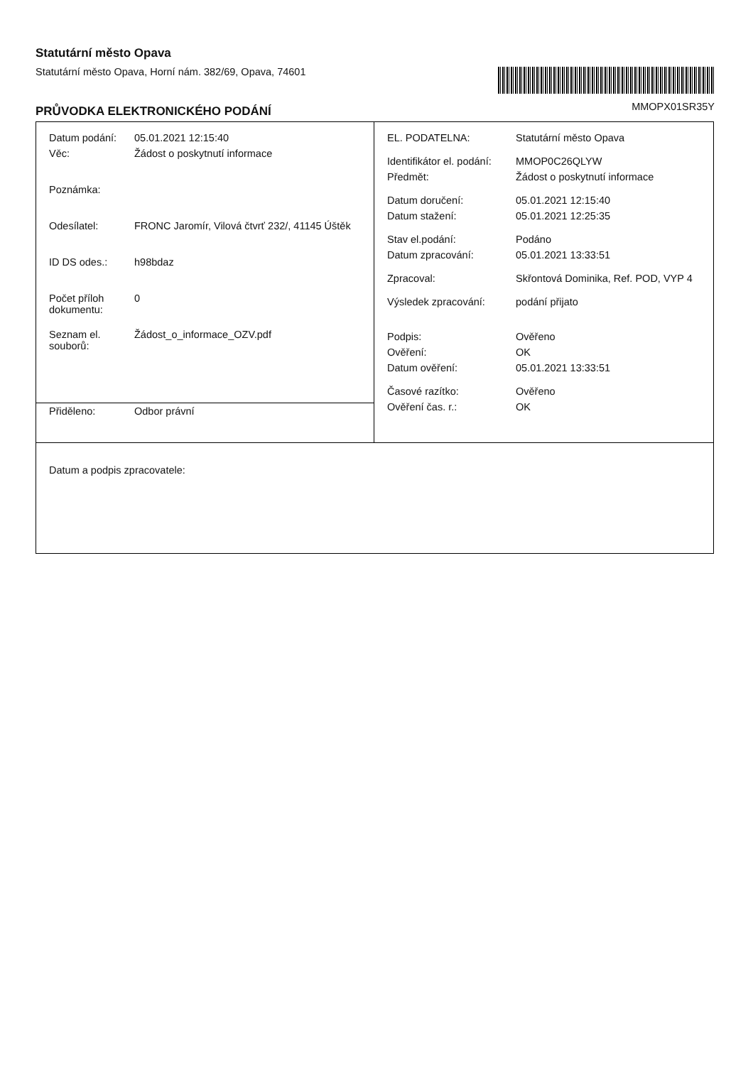Statutární město Opava
Statutární město Opava, Horní nám. 382/69, Opava, 74601
MMOPX01SR35Y
PRŮVODKA ELEKTRONICKÉHO PODÁNÍ
| / Datum podání: / 05.01.2021 12:15:40 / / Věc: / Žádost o poskytnutí informace / / Poznámka: / / / Odesílatel: / FRONC Jaromír, Vilová čtvrť 232/, 41145 Úštěk / / ID DS odes.: / h98bdaz / / Počet příloh dokumentu: / 0 / / Seznam el. souborů: / Žádost_o_informace_OZV.pdf / | / EL. PODATELNA: / Statutární město Opava / / Identifikátor el. podání: / MMOP0C26QLYW / / Předmět: / Žádost o poskytnutí informace / / Datum doručení: / 05.01.2021 12:15:40 / / Datum stažení: / 05.01.2021 12:25:35 / / Stav el.podání: / Podáno / / Datum zpracování: / 05.01.2021 13:33:51 / / Zpracoval: / Skřontová Dominika, Ref. POD, VYP 4 / / Výsledek zpracování: / podání přijato / / Podpis: / Ověřeno / / Ověření: / OK / / Datum ověření: / 05.01.2021 13:33:51 / / Časové razítko: / Ověřeno / / Ověření čas. r.: / OK / |
| / Přiděleno: / Odbor právní / | |
| Datum a podpis zpracovatele: | |